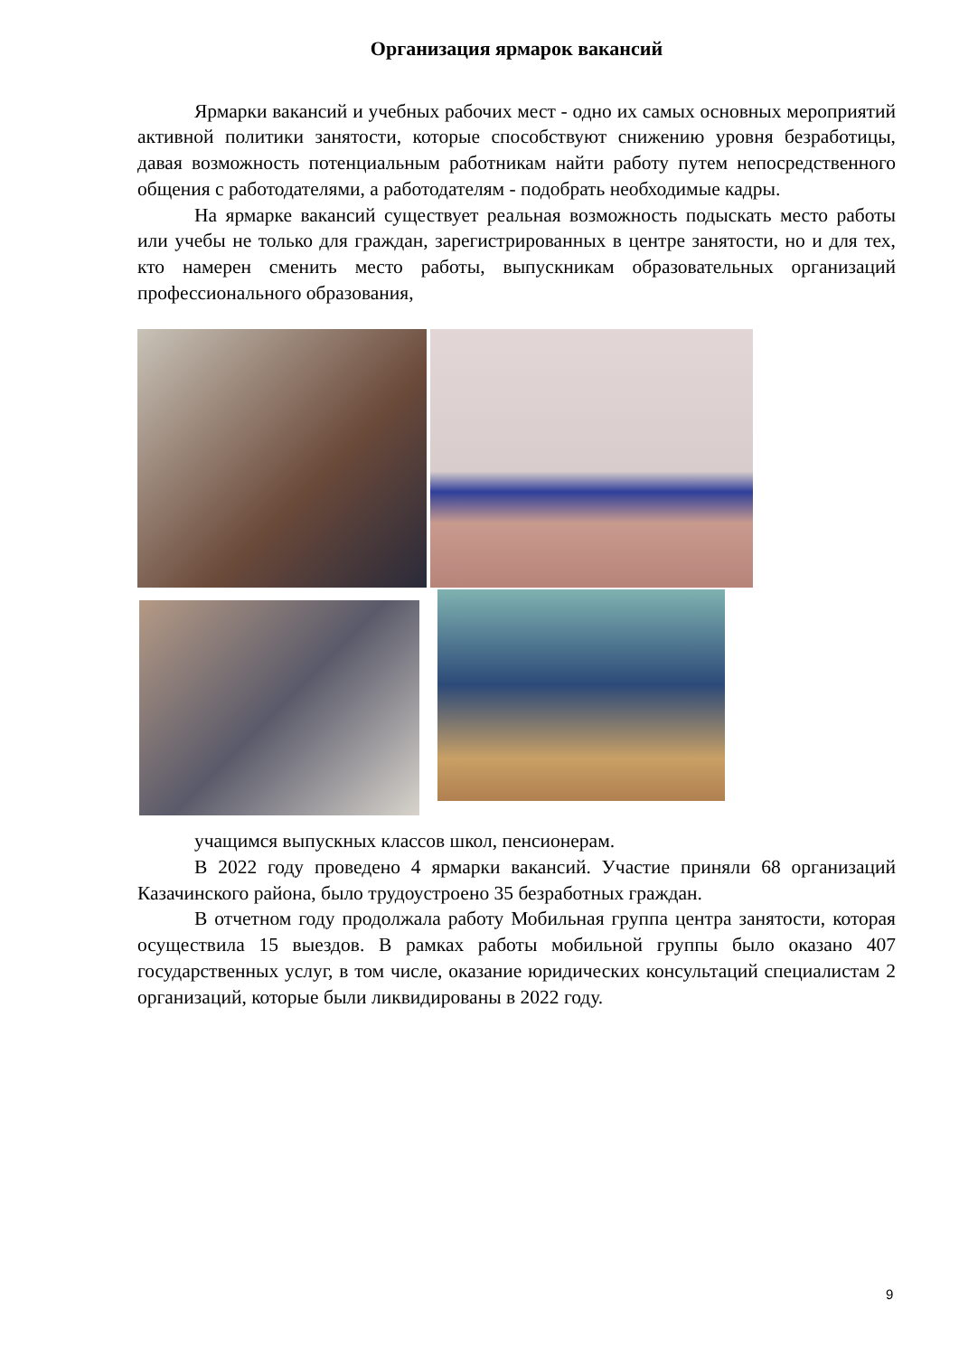Организация ярмарок вакансий
Ярмарки вакансий и учебных рабочих мест - одно их самых основных мероприятий активной политики занятости, которые способствуют снижению уровня безработицы, давая возможность потенциальным работникам найти работу путем непосредственного общения с работодателями, а работодателям - подобрать необходимые кадры.
На ярмарке вакансий существует реальная возможность подыскать место работы или учебы не только для граждан, зарегистрированных в центре занятости, но и для тех, кто намерен сменить место работы, выпускникам образовательных организаций профессионального образования,
учащимся выпускных классов школ, пенсионерам.
В 2022 году проведено 4 ярмарки вакансий. Участие приняли 68 организаций Казачинского района, было трудоустроено 35 безработных граждан.
В отчетном году продолжала работу Мобильная группа центра занятости, которая осуществила 15 выездов. В рамках работы мобильной группы было оказано 407 государственных услуг, в том числе, оказание юридических консультаций специалистам 2 организаций, которые были ликвидированы в 2022 году.
9